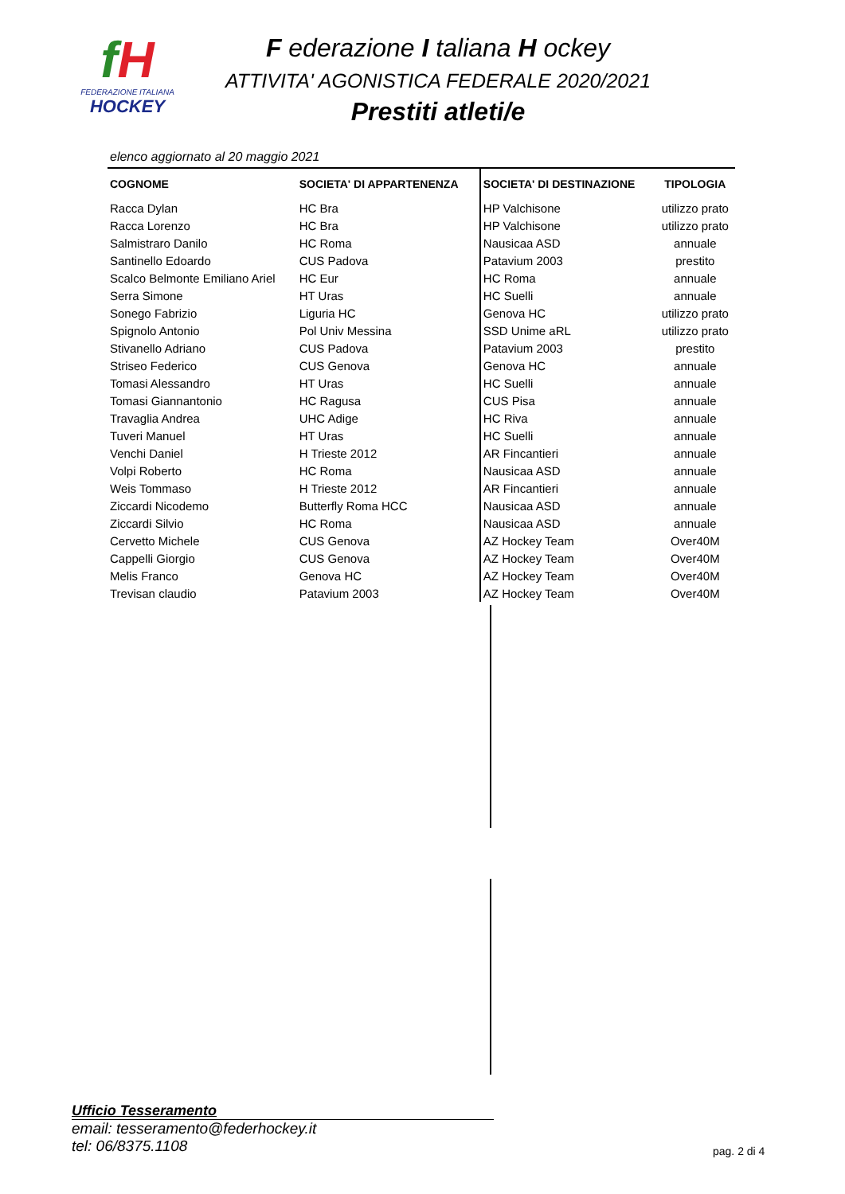fH
FEDERAZIONE ITALIANA
HOCKEY
F ederazione I taliana H ockey
ATTIVITA' AGONISTICA FEDERALE 2020/2021
Prestiti atleti/e
elenco aggiornato al 20 maggio 2021
| COGNOME | SOCIETA' DI APPARTENENZA | SOCIETA' DI DESTINAZIONE | TIPOLOGIA |
| --- | --- | --- | --- |
| Racca Dylan | HC Bra | HP Valchisone | utilizzo prato |
| Racca Lorenzo | HC Bra | HP Valchisone | utilizzo prato |
| Salmistraro Danilo | HC Roma | Nausicaa ASD | annuale |
| Santinello Edoardo | CUS Padova | Patavium 2003 | prestito |
| Scalco Belmonte Emiliano Ariel | HC Eur | HC Roma | annuale |
| Serra Simone | HT Uras | HC Suelli | annuale |
| Sonego Fabrizio | Liguria HC | Genova HC | utilizzo prato |
| Spignolo Antonio | Pol Univ Messina | SSD Unime aRL | utilizzo prato |
| Stivanello Adriano | CUS Padova | Patavium 2003 | prestito |
| Striseo Federico | CUS Genova | Genova HC | annuale |
| Tomasi Alessandro | HT Uras | HC Suelli | annuale |
| Tomasi Giannantonio | HC Ragusa | CUS Pisa | annuale |
| Travaglia Andrea | UHC Adige | HC Riva | annuale |
| Tuveri Manuel | HT Uras | HC Suelli | annuale |
| Venchi Daniel | H Trieste 2012 | AR Fincantieri | annuale |
| Volpi Roberto | HC Roma | Nausicaa ASD | annuale |
| Weis Tommaso | H Trieste 2012 | AR Fincantieri | annuale |
| Ziccardi Nicodemo | Butterfly Roma HCC | Nausicaa ASD | annuale |
| Ziccardi Silvio | HC Roma | Nausicaa ASD | annuale |
| Cervetto Michele | CUS Genova | AZ Hockey Team | Over40M |
| Cappelli Giorgio | CUS Genova | AZ Hockey Team | Over40M |
| Melis Franco | Genova HC | AZ Hockey Team | Over40M |
| Trevisan claudio | Patavium 2003 | AZ Hockey Team | Over40M |
Ufficio Tesseramento
email: tesseramento@federhockey.it
tel: 06/8375.1108
pag. 2 di 4